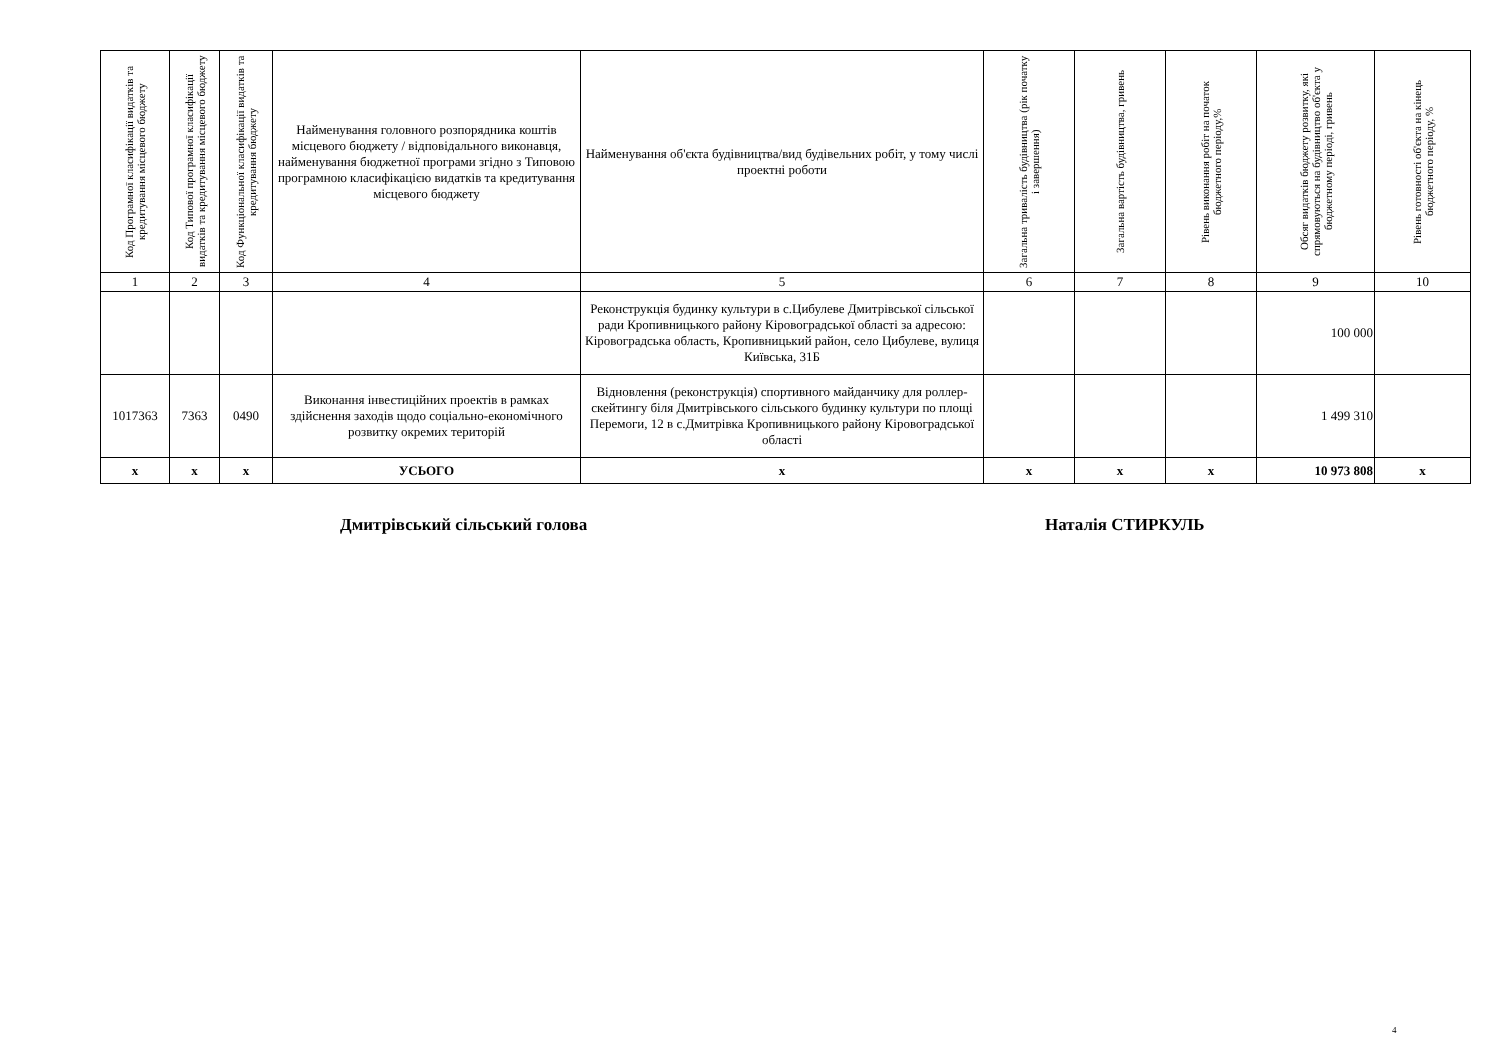| Код Програмної класифікації видатків та кредитування місцевого бюджету | Код Типової програмної класифікації видатків та кредитування місцевого бюджету | Код Функціональної класифікації видатків та кредитування бюджету | Найменування головного розпорядника коштів місцевого бюджету / відповідального виконавця, найменування бюджетної програми згідно з Типовою програмною класифікацією видатків та кредитування місцевого бюджету | Найменування об'єкта будівництва/вид будівельних робіт, у тому числі проектні роботи | Загальна тривалість будівництва (рік початку і завершення) | Загальна вартість будівництва, гривень | Рівень виконання робіт на початок бюджетного періоду,% | Обсяг видатків бюджету розвитку, які спрямовуються на будівництво об'єкта у бюджетному періоді, гривень | Рівень готовності об'єкта на кінець бюджетного періоду, % |
| --- | --- | --- | --- | --- | --- | --- | --- | --- | --- |
| 1 | 2 | 3 | 4 | 5 | 6 | 7 | 8 | 9 | 10 |
| | | | | Реконструкція будинку культури в с.Цибулеве Дмитрівської сільської ради Кропивницького району Кіровоградської області за адресою: Кіровоградська область, Кропивницький район, село Цибулеве, вулиця Київська, 31Б | | | | 100 000 | |
| 1017363 | 7363 | 0490 | Виконання інвестиційних проектів в рамках здійснення заходів щодо соціально-економічного розвитку окремих територій | Відновлення (реконструкція) спортивного майданчику для роллер-скейтингу біля Дмитрівського сільського будинку культури по площі Перемоги, 12 в с.Дмитрівка Кропивницького району Кіровоградської області | | | | 1 499 310 | |
| x | x | x | УСЬОГО | x | x | x | x | 10 973 808 | x |
Дмитрівський сільський голова Наталія СТИРКУЛЬ
4